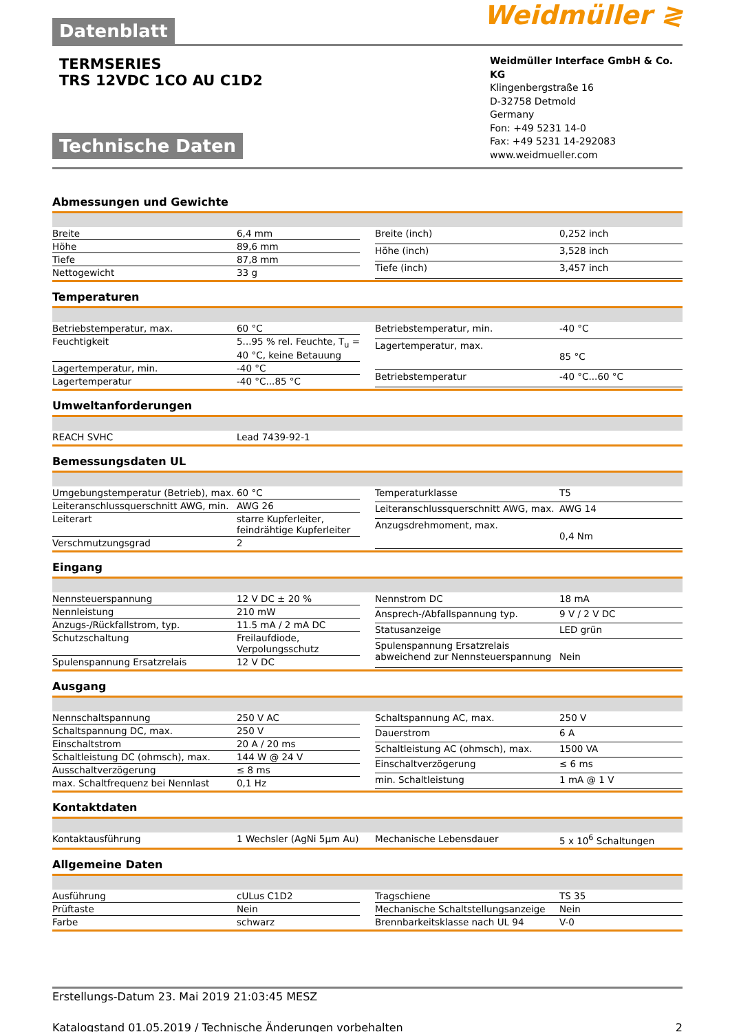Datenblatt
Weidmüller ≷
TERMSERIES
TRS 12VDC 1CO AU C1D2
Technische Daten
Weidmüller Interface GmbH & Co. KG
Klingenbergstraße 16
D-32758 Detmold
Germany
Fon: +49 5231 14-0
Fax: +49 5231 14-292083
www.weidmueller.com
Abmessungen und Gewichte
| Breite | 6,4 mm |
| Höhe | 89,6 mm |
| Tiefe | 87,8 mm |
| Nettogewicht | 33 g |
| Breite (inch) | 0,252 inch |
| Höhe (inch) | 3,528 inch |
| Tiefe (inch) | 3,457 inch |
Temperaturen
| Betriebstemperatur, max. | 60 °C |
| Feuchtigkeit | 5...95 % rel. Feuchte, T<sub>u</sub> = 40 °C, keine Betauung |
| Lagertemperatur, min. | -40 °C |
| Lagertemperatur | -40 °C...85 °C |
| Betriebstemperatur, min. | -40 °C |
| Lagertemperatur, max. | 85 °C |
| Betriebstemperatur | -40 °C...60 °C |
Umweltanforderungen
| REACH SVHC | Lead 7439-92-1 |
Bemessungsdaten UL
| Umgebungstemperatur (Betrieb), max. | 60 °C |
| Leiteranschlussquerschnitt AWG, min. | AWG 26 |
| Leiterart | starre Kupferleiter, feindrähtige Kupferleiter |
| Verschmutzungsgrad | 2 |
| Temperaturklasse | T5 |
| Leiteranschlussquerschnitt AWG, max. | AWG 14 |
| Anzugsdrehmoment, max. | 0,4 Nm |
Eingang
| Nennsteuerspannung | 12 V DC ± 20 % |
| Nennleistung | 210 mW |
| Anzugs-/Rückfallstrom, typ. | 11.5 mA / 2 mA DC |
| Schutzschaltung | Freilaufdiode, Verpolungsschutz |
| Spulenspannung Ersatzrelais | 12 V DC |
| Nennstrom DC | 18 mA |
| Ansprech-/Abfallspannung typ. | 9 V / 2 V DC |
| Statusanzeige | LED grün |
| Spulenspannung Ersatzrelais abweichend zur Nennsteuerspannung | Nein |
Ausgang
| Nennschaltspannung | 250 V AC |
| Schaltspannung DC, max. | 250 V |
| Einschaltstrom | 20 A / 20 ms |
| Schaltleistung DC (ohmsch), max. | 144 W @ 24 V |
| Ausschaltverzögerung | ≤ 8 ms |
| max. Schaltfrequenz bei Nennlast | 0,1 Hz |
| Schaltspannung AC, max. | 250 V |
| Dauerstrom | 6 A |
| Schaltleistung AC (ohmsch), max. | 1500 VA |
| Einschaltverzögerung | ≤ 6 ms |
| min. Schaltleistung | 1 mA @ 1 V |
Kontaktdaten
| Kontaktausführung | 1 Wechsler (AgNi 5µm Au) |
| Mechanische Lebensdauer | 5 x 10<sup>6</sup> Schaltungen |
Allgemeine Daten
| Ausführung | cULus C1D2 |
| Prüftaste | Nein |
| Farbe | schwarz |
| Tragschiene | TS 35 |
| Mechanische Schaltstellungsanzeige | Nein |
| Brennbarkeitsklasse nach UL 94 | V-0 |
Erstellungs-Datum 23. Mai 2019 21:03:45 MESZ
Katalogstand 01.05.2019 / Technische Änderungen vorbehalten 2